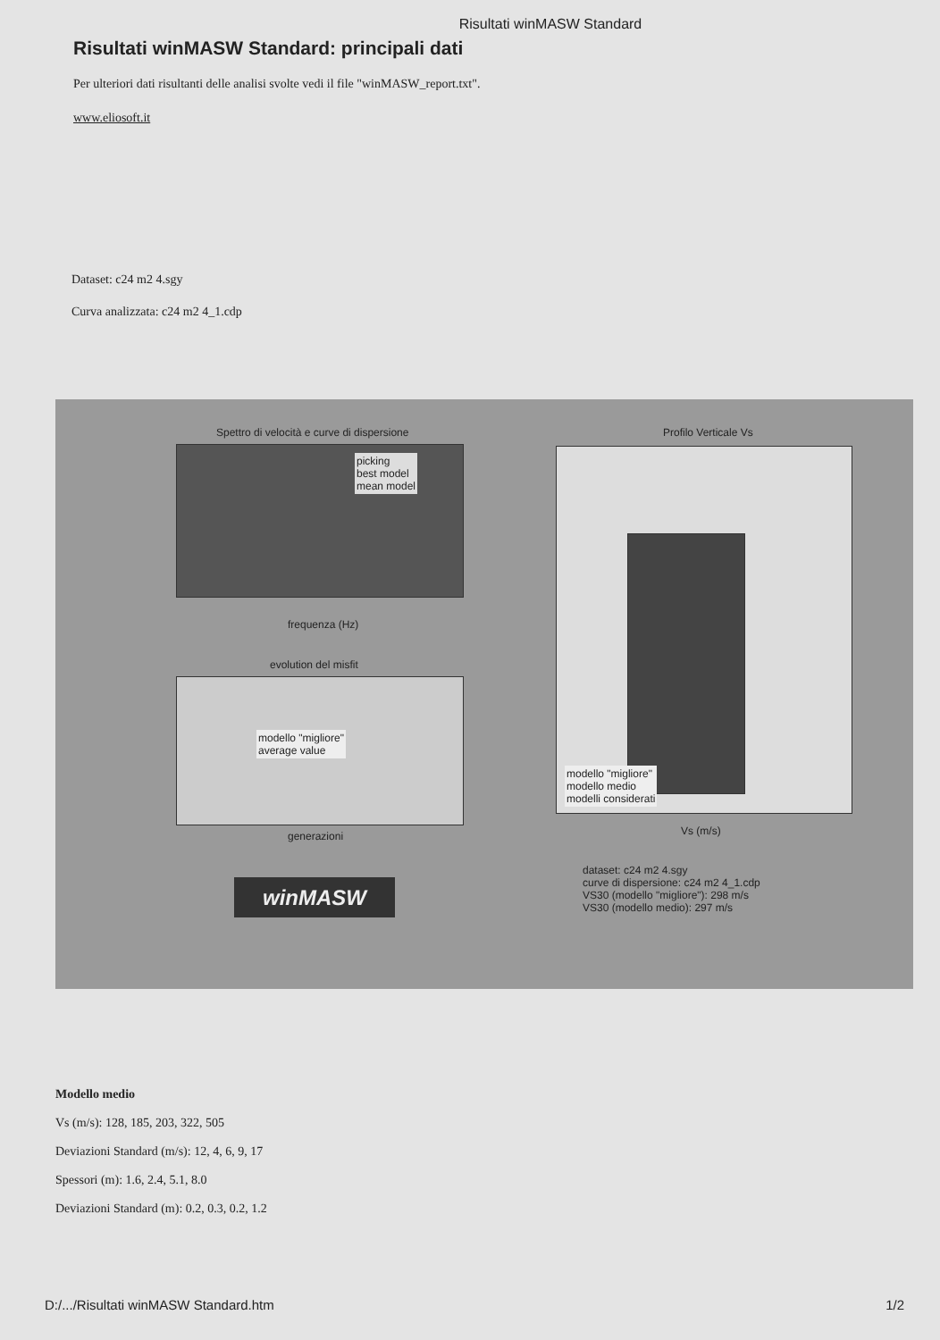Risultati winMASW Standard
Risultati winMASW Standard: principali dati
Per ulteriori dati risultanti delle analisi svolte vedi il file "winMASW_report.txt".
www.eliosoft.it
Dataset: c24 m2 4.sgy
Curva analizzata: c24 m2 4_1.cdp
Spettro di velocità e curve di dispersione
picking
best model
mean model
frequenza (Hz)
evolution del misfit
modello "migliore"
average value
generazioni
Profilo Verticale Vs
modello "migliore"
modello medio
modelli considerati
Vs (m/s)
winMASW
dataset: c24 m2 4.sgy
curve di dispersione: c24 m2 4_1.cdp
VS30 (modello "migliore"): 298 m/s
VS30 (modello medio): 297 m/s
Modello medio
Vs (m/s): 128, 185, 203, 322, 505
Deviazioni Standard (m/s): 12, 4, 6, 9, 17
Spessori (m): 1.6, 2.4, 5.1, 8.0
Deviazioni Standard (m): 0.2, 0.3, 0.2, 1.2
D:/.../Risultati winMASW Standard.htm 1/2